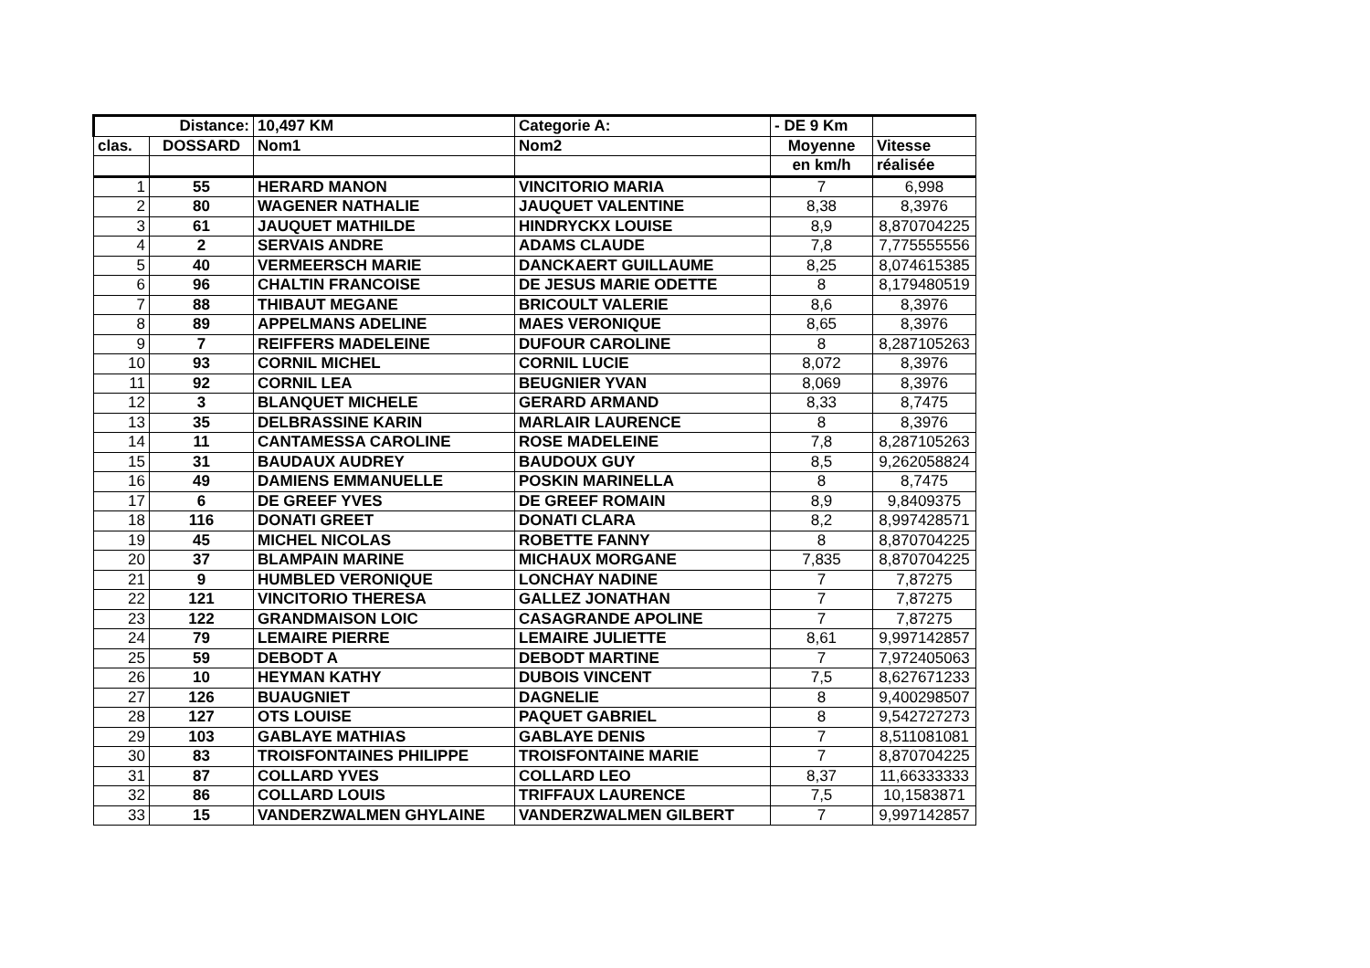| Distance: | | 10,497 KM | Categorie A: | - DE 9 Km | |
| --- | --- | --- | --- | --- | --- |
| clas. | DOSSARD | Nom1 | Nom2 | Moyenne | Vitesse |
| | | | | en km/h | réalisée |
| 1 | 55 | HERARD MANON | VINCITORIO MARIA | 7 | 6,998 |
| 2 | 80 | WAGENER NATHALIE | JAUQUET VALENTINE | 8,38 | 8,3976 |
| 3 | 61 | JAUQUET MATHILDE | HINDRYCKX LOUISE | 8,9 | 8,870704225 |
| 4 | 2 | SERVAIS ANDRE | ADAMS CLAUDE | 7,8 | 7,775555556 |
| 5 | 40 | VERMEERSCH MARIE | DANCKAERT GUILLAUME | 8,25 | 8,074615385 |
| 6 | 96 | CHALTIN FRANCOISE | DE JESUS MARIE ODETTE | 8 | 8,179480519 |
| 7 | 88 | THIBAUT MEGANE | BRICOULT VALERIE | 8,6 | 8,3976 |
| 8 | 89 | APPELMANS ADELINE | MAES VERONIQUE | 8,65 | 8,3976 |
| 9 | 7 | REIFFERS MADELEINE | DUFOUR CAROLINE | 8 | 8,287105263 |
| 10 | 93 | CORNIL MICHEL | CORNIL LUCIE | 8,072 | 8,3976 |
| 11 | 92 | CORNIL LEA | BEUGNIER YVAN | 8,069 | 8,3976 |
| 12 | 3 | BLANQUET MICHELE | GERARD ARMAND | 8,33 | 8,7475 |
| 13 | 35 | DELBRASSINE KARIN | MARLAIR LAURENCE | 8 | 8,3976 |
| 14 | 11 | CANTAMESSA CAROLINE | ROSE MADELEINE | 7,8 | 8,287105263 |
| 15 | 31 | BAUDAUX AUDREY | BAUDOUX GUY | 8,5 | 9,262058824 |
| 16 | 49 | DAMIENS EMMANUELLE | POSKIN MARINELLA | 8 | 8,7475 |
| 17 | 6 | DE GREEF YVES | DE GREEF ROMAIN | 8,9 | 9,8409375 |
| 18 | 116 | DONATI GREET | DONATI CLARA | 8,2 | 8,997428571 |
| 19 | 45 | MICHEL NICOLAS | ROBETTE FANNY | 8 | 8,870704225 |
| 20 | 37 | BLAMPAIN MARINE | MICHAUX MORGANE | 7,835 | 8,870704225 |
| 21 | 9 | HUMBLED VERONIQUE | LONCHAY NADINE | 7 | 7,87275 |
| 22 | 121 | VINCITORIO THERESA | GALLEZ JONATHAN | 7 | 7,87275 |
| 23 | 122 | GRANDMAISON LOIC | CASAGRANDE APOLINE | 7 | 7,87275 |
| 24 | 79 | LEMAIRE PIERRE | LEMAIRE JULIETTE | 8,61 | 9,997142857 |
| 25 | 59 | DEBODT A | DEBODT MARTINE | 7 | 7,972405063 |
| 26 | 10 | HEYMAN KATHY | DUBOIS VINCENT | 7,5 | 8,627671233 |
| 27 | 126 | BUAUGNIET | DAGNELIE | 8 | 9,400298507 |
| 28 | 127 | OTS LOUISE | PAQUET GABRIEL | 8 | 9,542727273 |
| 29 | 103 | GABLAYE MATHIAS | GABLAYE DENIS | 7 | 8,511081081 |
| 30 | 83 | TROISFONTAINES PHILIPPE | TROISFONTAINE MARIE | 7 | 8,870704225 |
| 31 | 87 | COLLARD YVES | COLLARD LEO | 8,37 | 11,66333333 |
| 32 | 86 | COLLARD LOUIS | TRIFFAUX LAURENCE | 7,5 | 10,1583871 |
| 33 | 15 | VANDERZWALMEN GHYLAINE | VANDERZWALMEN GILBERT | 7 | 9,997142857 |